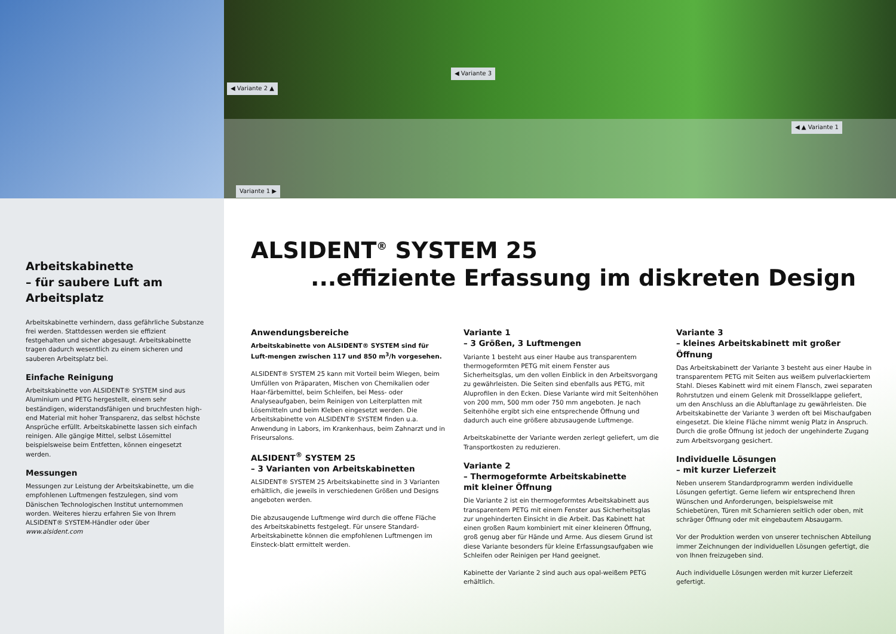◀ Variante 2 ▲
◀ Variante 3
Variante 1 ▶
◀ ▲ Variante 1
Arbeitskabinette
– für saubere Luft am
Arbeitsplatz
Arbeitskabinette verhindern, dass gefährliche Substanze frei werden. Stattdessen werden sie effizient festgehalten und sicher abgesaugt. Arbeitskabinette tragen dadurch wesentlich zu einem sicheren und sauberen Arbeitsplatz bei.
Einfache Reinigung
Arbeitskabinette von ALSIDENT® SYSTEM sind aus Aluminium und PETG hergestellt, einem sehr beständigen, widerstandsfähigen und bruchfesten high-end Material mit hoher Transparenz, das selbst höchste Ansprüche erfüllt. Arbeitskabinette lassen sich einfach reinigen. Alle gängige Mittel, selbst Lösemittel beispielsweise beim Entfetten, können eingesetzt werden.
Messungen
Messungen zur Leistung der Arbeitskabinette, um die empfohlenen Luftmengen festzulegen, sind vom Dänischen Technologischen Institut unternommen worden. Weiteres hierzu erfahren Sie von Ihrem ALSIDENT® SYSTEM-Händler oder über www.alsident.com
ALSIDENT<sup>®</sup> SYSTEM 25...effiziente Erfassung im diskreten Design
Anwendungsbereiche
Arbeitskabinette von ALSIDENT® SYSTEM sind für Luft-mengen zwischen 117 und 850 m<sup>3</sup>/h vorgesehen.
ALSIDENT® SYSTEM 25 kann mit Vorteil beim Wiegen, beim Umfüllen von Präparaten, Mischen von Chemikalien oder Haar-färbemittel, beim Schleifen, bei Mess- oder Analyseaufgaben, beim Reinigen von Leiterplatten mit Lösemitteln und beim Kleben eingesetzt werden. Die Arbeitskabinette von ALSIDENT® SYSTEM finden u.a. Anwendung in Labors, im Krankenhaus, beim Zahnarzt und in Friseursalons.
ALSIDENT<sup>®</sup> SYSTEM 25
– 3 Varianten von Arbeitskabinetten
ALSIDENT® SYSTEM 25 Arbeitskabinette sind in 3 Varianten erhältlich, die jeweils in verschiedenen Größen und Designs angeboten werden.
Die abzusaugende Luftmenge wird durch die offene Fläche des Arbeitskabinetts festgelegt. Für unsere Standard-Arbeitskabinette können die empfohlenen Luftmengen im Einsteck-blatt ermittelt werden.
Variante 1
– 3 Größen, 3 Luftmengen
Variante 1 besteht aus einer Haube aus transparentem thermogeformten PETG mit einem Fenster aus Sicherheitsglas, um den vollen Einblick in den Arbeitsvorgang zu gewährleisten. Die Seiten sind ebenfalls aus PETG, mit Aluprofilen in den Ecken. Diese Variante wird mit Seitenhöhen von 200 mm, 500 mm oder 750 mm angeboten. Je nach Seitenhöhe ergibt sich eine entsprechende Öffnung und dadurch auch eine größere abzusaugende Luftmenge.
Arbeitskabinette der Variante werden zerlegt geliefert, um die Transportkosten zu reduzieren.
Variante 2
– Thermogeformte Arbeitskabinette
mit kleiner Öffnung
Die Variante 2 ist ein thermogeformtes Arbeitskabinett aus transparentem PETG mit einem Fenster aus Sicherheitsglas zur ungehinderten Einsicht in die Arbeit. Das Kabinett hat einen großen Raum kombiniert mit einer kleineren Öffnung, groß genug aber für Hände und Arme. Aus diesem Grund ist diese Variante besonders für kleine Erfassungsaufgaben wie Schleifen oder Reinigen per Hand geeignet.
Kabinette der Variante 2 sind auch aus opal-weißem PETG erhältlich.
Variante 3
– kleines Arbeitskabinett mit großer Öffnung
Das Arbeitskabinett der Variante 3 besteht aus einer Haube in transparentem PETG mit Seiten aus weißem pulverlackiertem Stahl. Dieses Kabinett wird mit einem Flansch, zwei separaten Rohrstutzen und einem Gelenk mit Drosselklappe geliefert, um den Anschluss an die Abluftanlage zu gewährleisten. Die Arbeitskabinette der Variante 3 werden oft bei Mischaufgaben eingesetzt. Die kleine Fläche nimmt wenig Platz in Anspruch. Durch die große Öffnung ist jedoch der ungehinderte Zugang zum Arbeitsvorgang gesichert.
Individuelle Lösungen
– mit kurzer Lieferzeit
Neben unserem Standardprogramm werden individuelle Lösungen gefertigt. Gerne liefern wir entsprechend Ihren Wünschen und Anforderungen, beispielsweise mit Schiebetüren, Türen mit Scharnieren seitlich oder oben, mit schräger Öffnung oder mit eingebautem Absaugarm.
Vor der Produktion werden von unserer technischen Abteilung immer Zeichnungen der individuellen Lösungen gefertigt, die von Ihnen freizugeben sind.
Auch individuelle Lösungen werden mit kurzer Lieferzeit gefertigt.